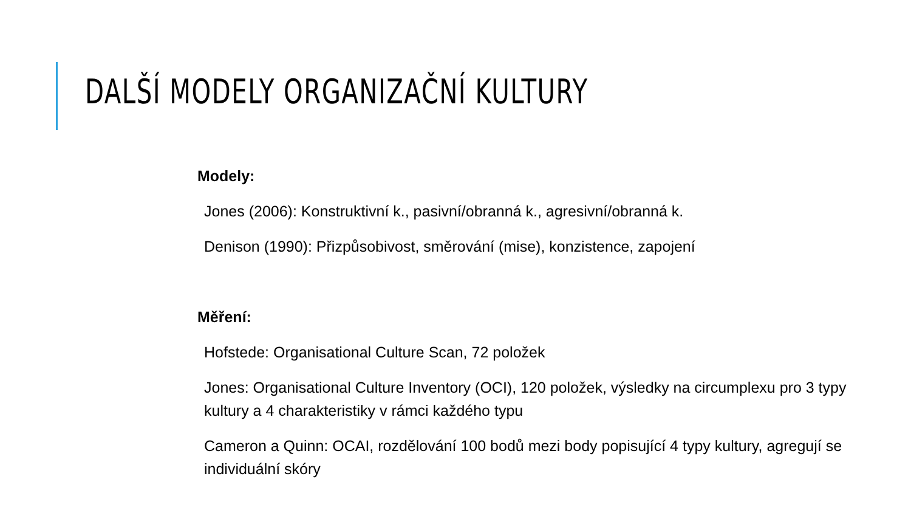DALŠÍ MODELY ORGANIZAČNÍ KULTURY
Modely:
Jones (2006): Konstruktivní k., pasivní/obranná k., agresivní/obranná k.
Denison (1990): Přizpůsobivost, směrování (mise), konzistence, zapojení
Měření:
Hofstede: Organisational Culture Scan, 72 položek
Jones: Organisational Culture Inventory (OCI), 120 položek, výsledky na circumplexu pro 3 typy kultury a 4 charakteristiky v rámci každého typu
Cameron a Quinn: OCAI, rozdělování 100 bodů mezi body popisující 4 typy kultury, agregují se individuální skóry